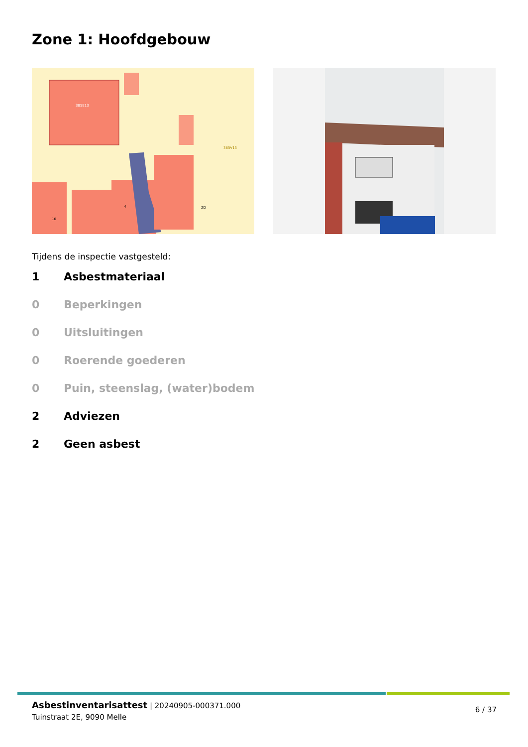Zone 1: Hoofdgebouw
385E13
385V13
2D
4
10
Tijdens de inspectie vastgesteld:
1 Asbestmateriaal
0 Beperkingen
0 Uitsluitingen
0 Roerende goederen
0 Puin, steenslag, (water)bodem
2 Adviezen
2 Geen asbest
Asbestinventarisattest | 20240905-000371.000
Tuinstraat 2E, 9090 Melle
6 / 37